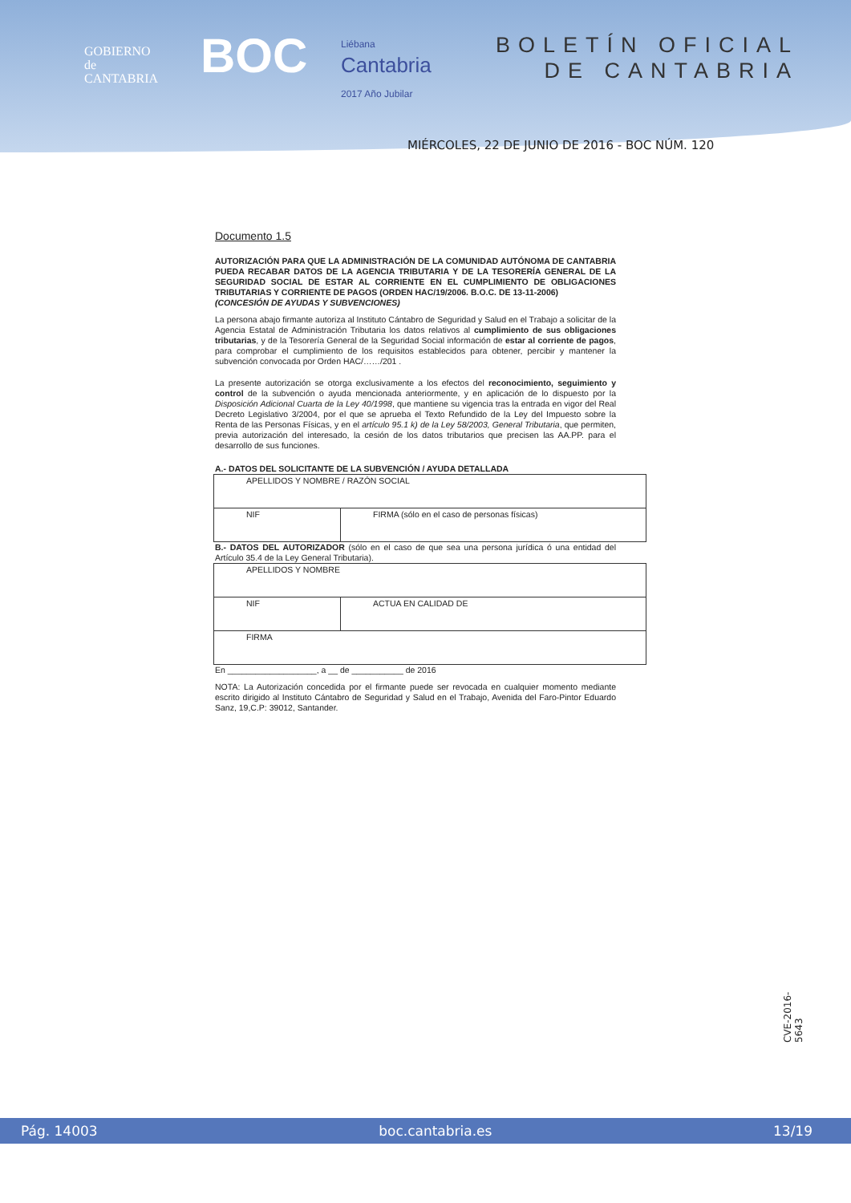GOBIERNO
de
CANTABRIA
BOC
Liébana
Cantabria
2017 Año Jubilar
BOLETÍN OFICIAL
DE CANTABRIA
MIÉRCOLES, 22 DE JUNIO DE 2016 - BOC NÚM. 120
Documento 1.5
AUTORIZACIÓN PARA QUE LA ADMINISTRACIÓN DE LA COMUNIDAD AUTÓNOMA DE CANTABRIA PUEDA RECABAR DATOS DE LA AGENCIA TRIBUTARIA Y DE LA TESORERÍA GENERAL DE LA SEGURIDAD SOCIAL DE ESTAR AL CORRIENTE EN EL CUMPLIMIENTO DE OBLIGACIONES TRIBUTARIAS Y CORRIENTE DE PAGOS (ORDEN HAC/19/2006. B.O.C. DE 13-11-2006)
(CONCESIÓN DE AYUDAS Y SUBVENCIONES)
La persona abajo firmante autoriza al Instituto Cántabro de Seguridad y Salud en el Trabajo a solicitar de la Agencia Estatal de Administración Tributaria los datos relativos al cumplimiento de sus obligaciones tributarias, y de la Tesorería General de la Seguridad Social información de estar al corriente de pagos, para comprobar el cumplimiento de los requisitos establecidos para obtener, percibir y mantener la subvención convocada por Orden HAC/……/201 .
La presente autorización se otorga exclusivamente a los efectos del reconocimiento, seguimiento y control de la subvención o ayuda mencionada anteriormente, y en aplicación de lo dispuesto por la Disposición Adicional Cuarta de la Ley 40/1998, que mantiene su vigencia tras la entrada en vigor del Real Decreto Legislativo 3/2004, por el que se aprueba el Texto Refundido de la Ley del Impuesto sobre la Renta de las Personas Físicas, y en el artículo 95.1 k) de la Ley 58/2003, General Tributaria, que permiten, previa autorización del interesado, la cesión de los datos tributarios que precisen las AA.PP. para el desarrollo de sus funciones.
A.- DATOS DEL SOLICITANTE DE LA SUBVENCIÓN / AYUDA DETALLADA
| APELLIDOS Y NOMBRE / RAZÓN SOCIAL | |
| NIF | FIRMA (sólo en el caso de personas físicas) |
B.- DATOS DEL AUTORIZADOR (sólo en el caso de que sea una persona jurídica ó una entidad del Artículo 35.4 de la Ley General Tributaria).
| APELLIDOS Y NOMBRE | |
| NIF | ACTUA EN CALIDAD DE |
| FIRMA | |
En ___________________, a __ de ___________ de 2016
NOTA: La Autorización concedida por el firmante puede ser revocada en cualquier momento mediante escrito dirigido al Instituto Cántabro de Seguridad y Salud en el Trabajo, Avenida del Faro-Pintor Eduardo Sanz, 19,C.P: 39012, Santander.
CVE-2016-5643
Pág. 14003 boc.cantabria.es 13/19